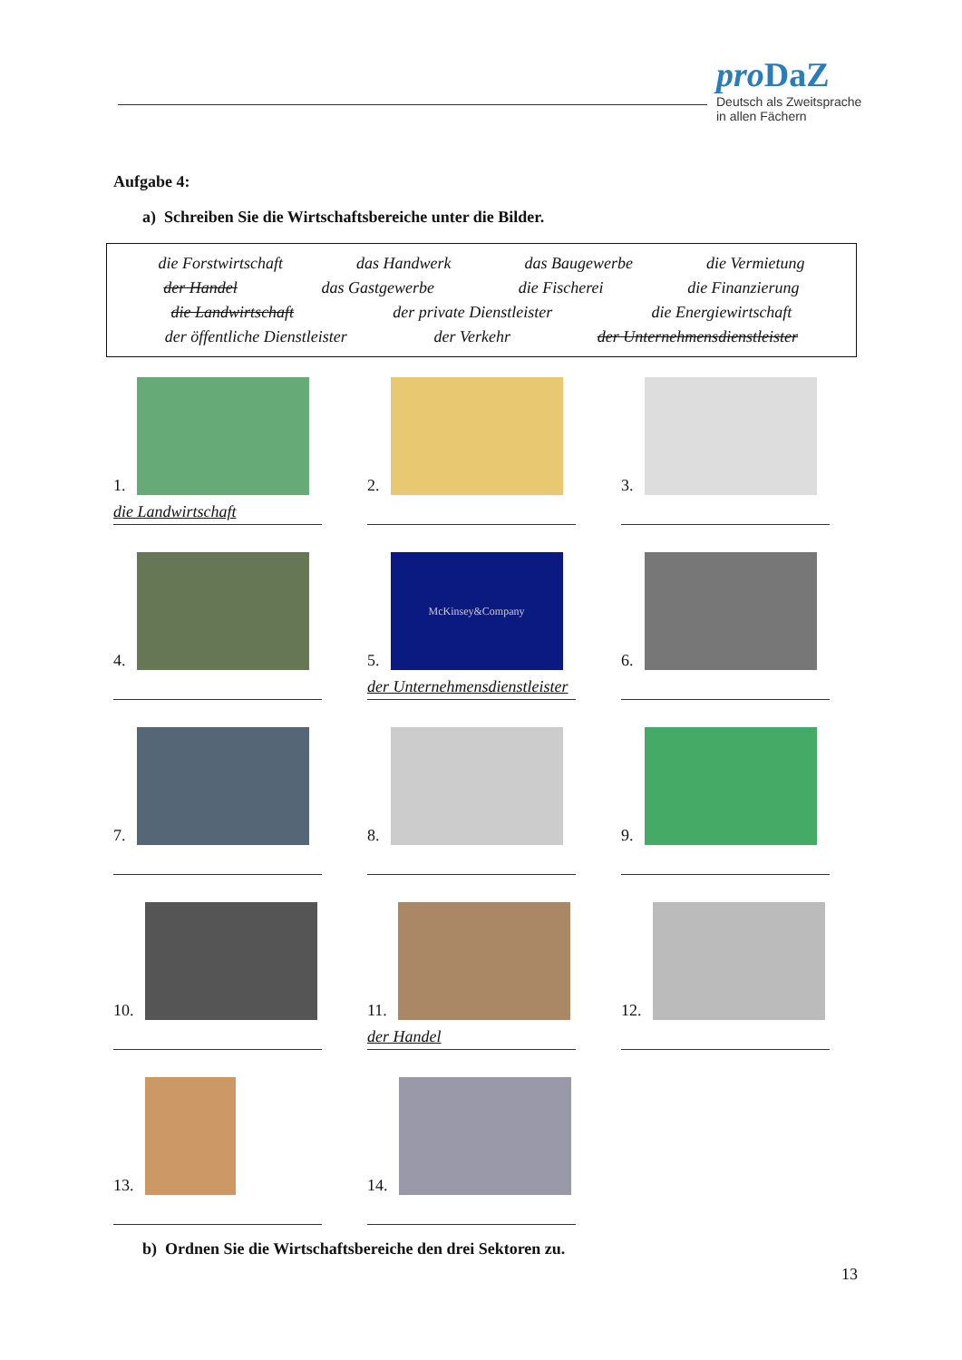pro DaZ
Deutsch als Zweitsprache
in allen Fächern
Aufgabe 4:
a) Schreiben Sie die Wirtschaftsbereiche unter die Bilder.
die Forstwirtschaft das Handwerk das Baugewerbe die Vermietung
der Handel das Gastgewerbe die Fischerei die Finanzierung
die Landwirtschaft der private Dienstleister die Energiewirtschaft
der öffentliche Dienstleister der Verkehr der Unternehmensdienstleister
1.
die Landwirtschaft
2.
3.
4.
5.
McKinsey&Company
der Unternehmensdienstleister
6.
7.
8.
9.
10.
11.
der Handel
12.
13.
14.
b) Ordnen Sie die Wirtschaftsbereiche den drei Sektoren zu.
13